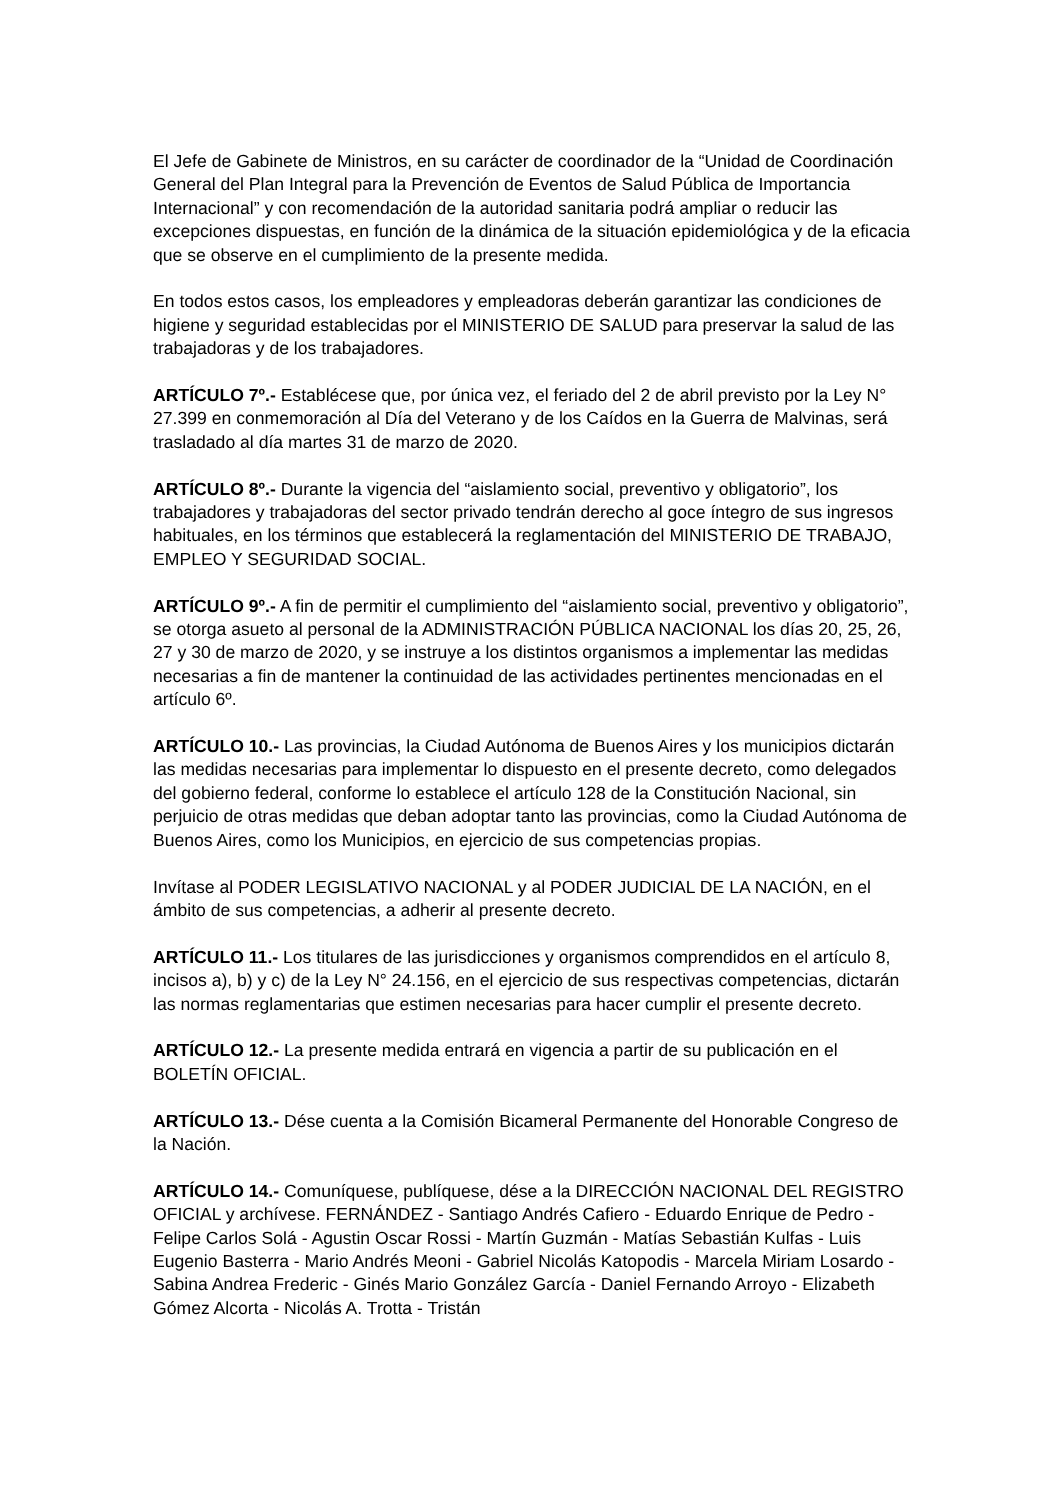El Jefe de Gabinete de Ministros, en su carácter de coordinador de la “Unidad de Coordinación General del Plan Integral para la Prevención de Eventos de Salud Pública de Importancia Internacional” y con recomendación de la autoridad sanitaria podrá ampliar o reducir las excepciones dispuestas, en función de la dinámica de la situación epidemiológica y de la eficacia que se observe en el cumplimiento de la presente medida.
En todos estos casos, los empleadores y empleadoras deberán garantizar las condiciones de higiene y seguridad establecidas por el MINISTERIO DE SALUD para preservar la salud de las trabajadoras y de los trabajadores.
ARTÍCULO 7º.- Establécese que, por única vez, el feriado del 2 de abril previsto por la Ley N° 27.399 en conmemoración al Día del Veterano y de los Caídos en la Guerra de Malvinas, será trasladado al día martes 31 de marzo de 2020.
ARTÍCULO 8º.- Durante la vigencia del “aislamiento social, preventivo y obligatorio”, los trabajadores y trabajadoras del sector privado tendrán derecho al goce íntegro de sus ingresos habituales, en los términos que establecerá la reglamentación del MINISTERIO DE TRABAJO, EMPLEO Y SEGURIDAD SOCIAL.
ARTÍCULO 9º.- A fin de permitir el cumplimiento del “aislamiento social, preventivo y obligatorio”, se otorga asueto al personal de la ADMINISTRACIÓN PÚBLICA NACIONAL los días 20, 25, 26, 27 y 30 de marzo de 2020, y se instruye a los distintos organismos a implementar las medidas necesarias a fin de mantener la continuidad de las actividades pertinentes mencionadas en el artículo 6º.
ARTÍCULO 10.- Las provincias, la Ciudad Autónoma de Buenos Aires y los municipios dictarán las medidas necesarias para implementar lo dispuesto en el presente decreto, como delegados del gobierno federal, conforme lo establece el artículo 128 de la Constitución Nacional, sin perjuicio de otras medidas que deban adoptar tanto las provincias, como la Ciudad Autónoma de Buenos Aires, como los Municipios, en ejercicio de sus competencias propias.
Invítase al PODER LEGISLATIVO NACIONAL y al PODER JUDICIAL DE LA NACIÓN, en el ámbito de sus competencias, a adherir al presente decreto.
ARTÍCULO 11.- Los titulares de las jurisdicciones y organismos comprendidos en el artículo 8, incisos a), b) y c) de la Ley N° 24.156, en el ejercicio de sus respectivas competencias, dictarán las normas reglamentarias que estimen necesarias para hacer cumplir el presente decreto.
ARTÍCULO 12.- La presente medida entrará en vigencia a partir de su publicación en el BOLETÍN OFICIAL.
ARTÍCULO 13.- Dése cuenta a la Comisión Bicameral Permanente del Honorable Congreso de la Nación.
ARTÍCULO 14.- Comuníquese, publíquese, dése a la DIRECCIÓN NACIONAL DEL REGISTRO OFICIAL y archívese. FERNÁNDEZ - Santiago Andrés Cafiero - Eduardo Enrique de Pedro - Felipe Carlos Solá - Agustin Oscar Rossi - Martín Guzmán - Matías Sebastián Kulfas - Luis Eugenio Basterra - Mario Andrés Meoni - Gabriel Nicolás Katopodis - Marcela Miriam Losardo - Sabina Andrea Frederic - Ginés Mario González García - Daniel Fernando Arroyo - Elizabeth Gómez Alcorta - Nicolás A. Trotta - Tristán